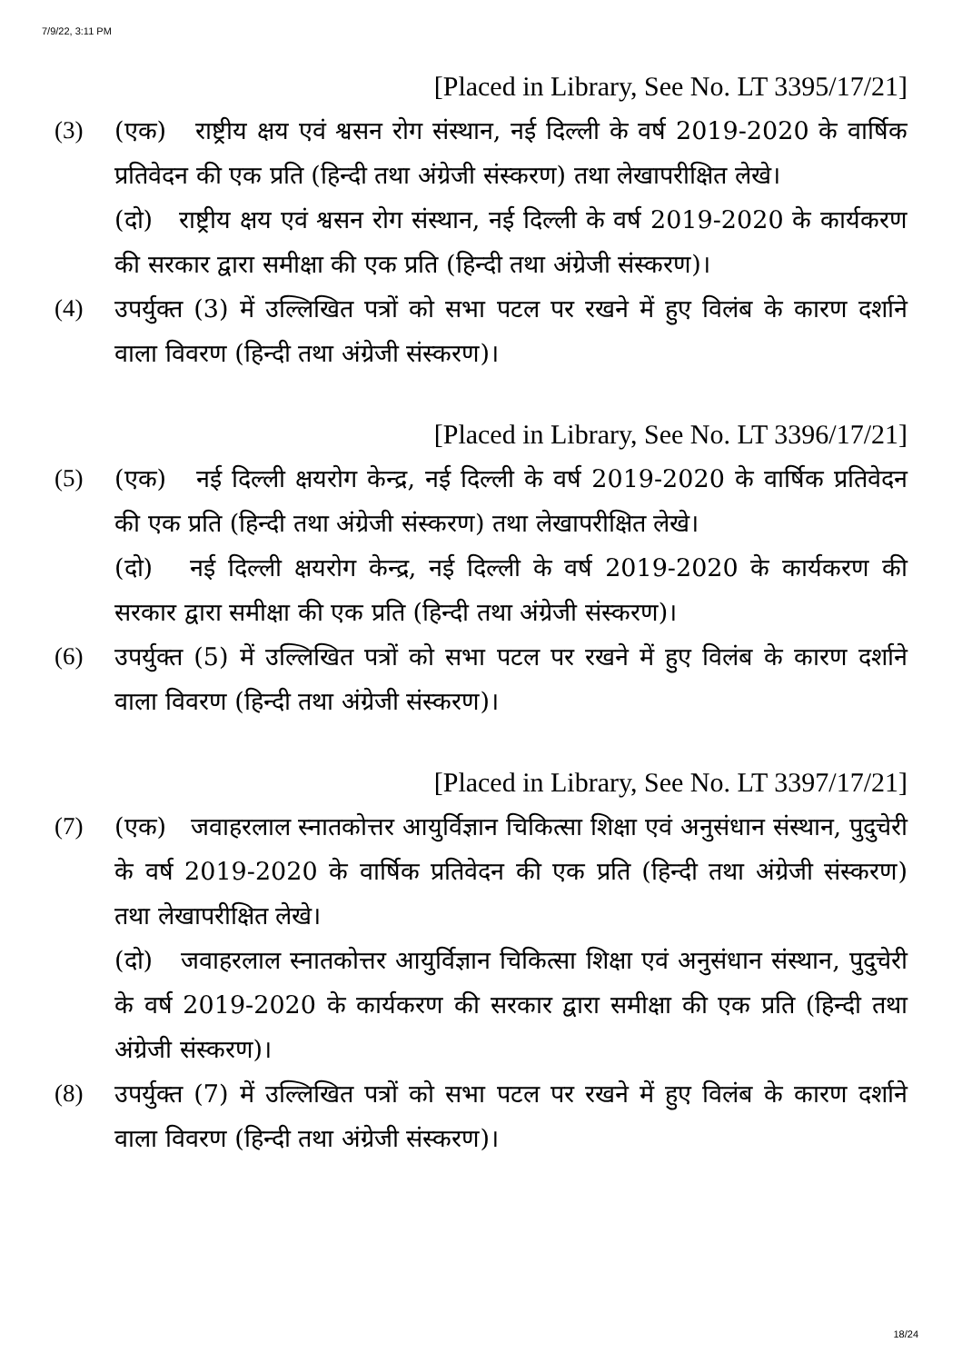7/9/22, 3:11 PM
[Placed in Library, See No. LT 3395/17/21]
(3) (एक) राष्ट्रीय क्षय एवं श्वसन रोग संस्थान, नई दिल्ली के वर्ष 2019-2020 के वार्षिक प्रतिवेदन की एक प्रति (हिन्दी तथा अंग्रेजी संस्करण) तथा लेखापरीक्षित लेखे।
(दो) राष्ट्रीय क्षय एवं श्वसन रोग संस्थान, नई दिल्ली के वर्ष 2019-2020 के कार्यकरण की सरकार द्वारा समीक्षा की एक प्रति (हिन्दी तथा अंग्रेजी संस्करण)।
(4) उपर्युक्त (3) में उल्लिखित पत्रों को सभा पटल पर रखने में हुए विलंब के कारण दर्शाने वाला विवरण (हिन्दी तथा अंग्रेजी संस्करण)।
[Placed in Library, See No. LT 3396/17/21]
(5) (एक) नई दिल्ली क्षयरोग केन्द्र, नई दिल्ली के वर्ष 2019-2020 के वार्षिक प्रतिवेदन की एक प्रति (हिन्दी तथा अंग्रेजी संस्करण) तथा लेखापरीक्षित लेखे।
(दो) नई दिल्ली क्षयरोग केन्द्र, नई दिल्ली के वर्ष 2019-2020 के कार्यकरण की सरकार द्वारा समीक्षा की एक प्रति (हिन्दी तथा अंग्रेजी संस्करण)।
(6) उपर्युक्त (5) में उल्लिखित पत्रों को सभा पटल पर रखने में हुए विलंब के कारण दर्शाने वाला विवरण (हिन्दी तथा अंग्रेजी संस्करण)।
[Placed in Library, See No. LT 3397/17/21]
(7) (एक) जवाहरलाल स्नातकोत्तर आयुर्विज्ञान चिकित्सा शिक्षा एवं अनुसंधान संस्थान, पुदुचेरी के वर्ष 2019-2020 के वार्षिक प्रतिवेदन की एक प्रति (हिन्दी तथा अंग्रेजी संस्करण) तथा लेखापरीक्षित लेखे।
(दो) जवाहरलाल स्नातकोत्तर आयुर्विज्ञान चिकित्सा शिक्षा एवं अनुसंधान संस्थान, पुदुचेरी के वर्ष 2019-2020 के कार्यकरण की सरकार द्वारा समीक्षा की एक प्रति (हिन्दी तथा अंग्रेजी संस्करण)।
(8) उपर्युक्त (7) में उल्लिखित पत्रों को सभा पटल पर रखने में हुए विलंब के कारण दर्शाने वाला विवरण (हिन्दी तथा अंग्रेजी संस्करण)।
18/24